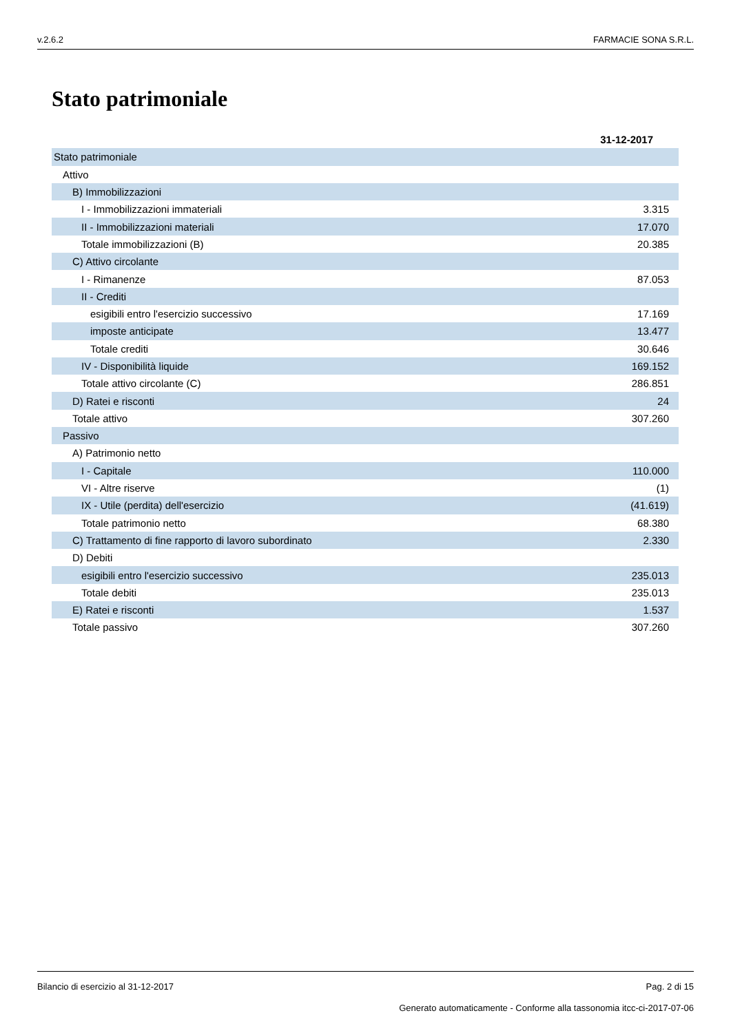v.2.6.2 FARMACIE SONA S.R.L.
Stato patrimoniale
| | 31-12-2017 |
| Stato patrimoniale | |
| Attivo | |
| B) Immobilizzazioni | |
| I - Immobilizzazioni immateriali | 3.315 |
| II - Immobilizzazioni materiali | 17.070 |
| Totale immobilizzazioni (B) | 20.385 |
| C) Attivo circolante | |
| I - Rimanenze | 87.053 |
| II - Crediti | |
| esigibili entro l'esercizio successivo | 17.169 |
| imposte anticipate | 13.477 |
| Totale crediti | 30.646 |
| IV - Disponibilità liquide | 169.152 |
| Totale attivo circolante (C) | 286.851 |
| D) Ratei e risconti | 24 |
| Totale attivo | 307.260 |
| Passivo | |
| A) Patrimonio netto | |
| I - Capitale | 110.000 |
| VI - Altre riserve | (1) |
| IX - Utile (perdita) dell'esercizio | (41.619) |
| Totale patrimonio netto | 68.380 |
| C) Trattamento di fine rapporto di lavoro subordinato | 2.330 |
| D) Debiti | |
| esigibili entro l'esercizio successivo | 235.013 |
| Totale debiti | 235.013 |
| E) Ratei e risconti | 1.537 |
| Totale passivo | 307.260 |
Bilancio di esercizio al 31-12-2017 Pag. 2 di 15
Generato automaticamente - Conforme alla tassonomia itcc-ci-2017-07-06